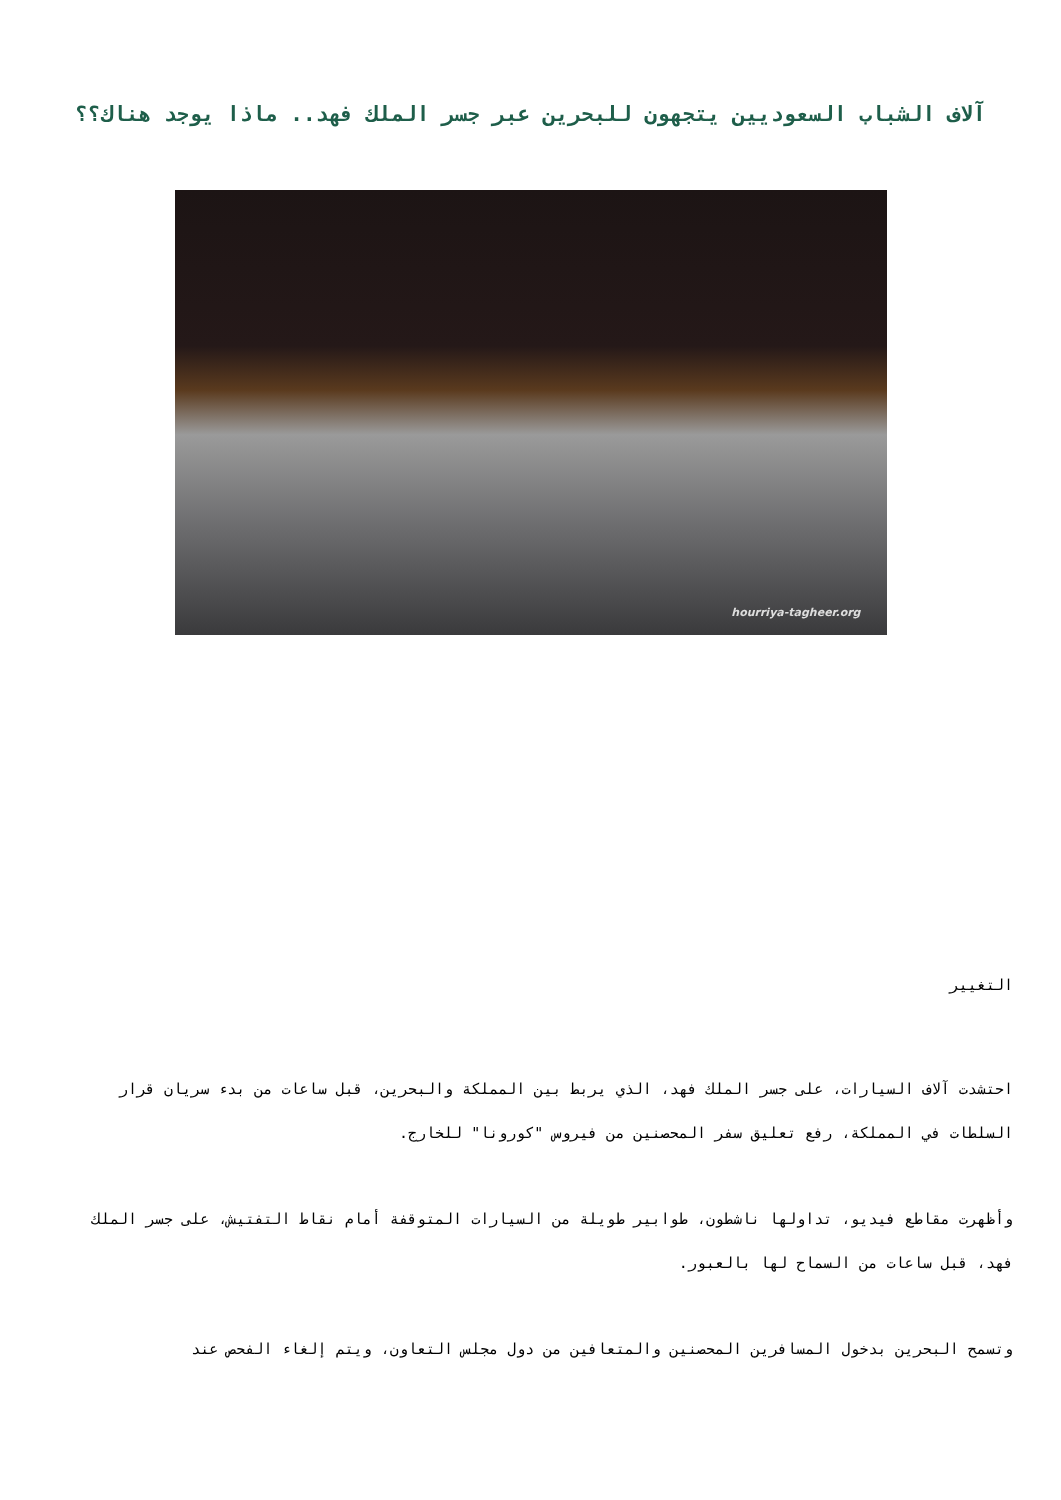آلاف الشباب السعوديين يتجهون للبحرين عبر جسر الملك فهد.. ماذا يوجد هناك؟؟
hourriya-tagheer.org
التغيير
احتشدت آلاف السيارات، على جسر الملك فهد، الذي يربط بين المملكة والبحرين، قبل ساعات من بدء سريان قرار السلطات في المملكة، رفع تعليق سفر المحصنين من فيروس "كورونا" للخارج.
وأظهرت مقاطع فيديو، تداولها ناشطون، طوابير طويلة من السيارات المتوقفة أمام نقاط التفتيش، على جسر الملك فهد، قبل ساعات من السماح لها بالعبور.
وتسمح البحرين بدخول المسافرين المحصنين والمتعافين من دول مجلس التعاون، ويتم إلغاء الفحص عند